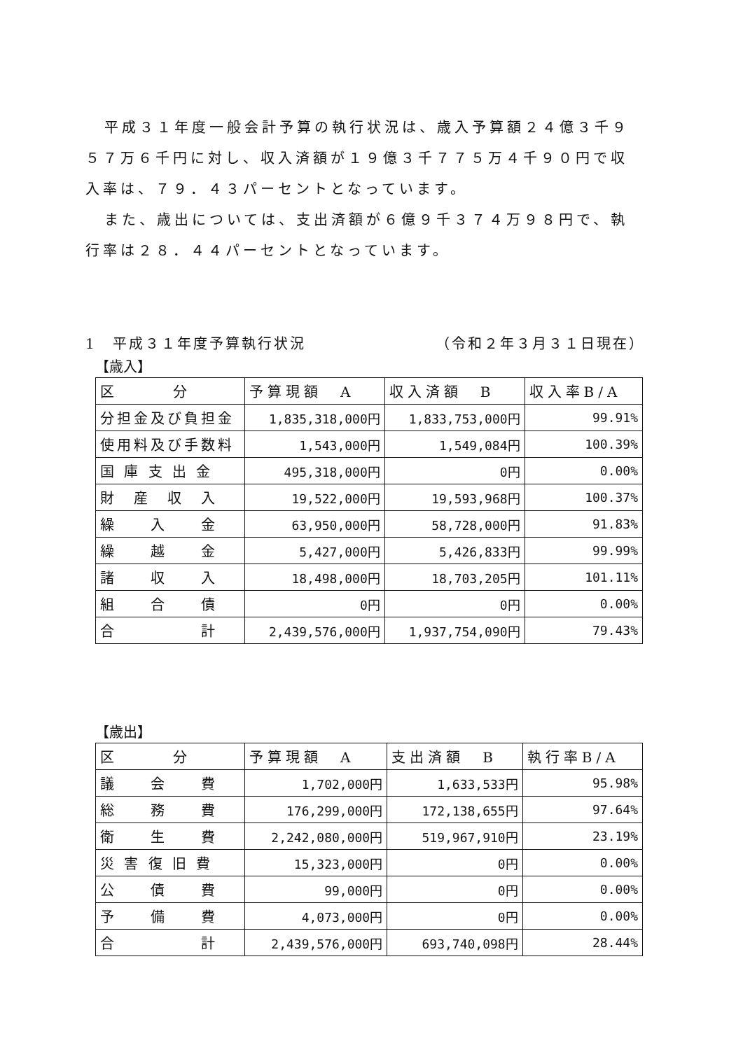平成３１年度一般会計予算の執行状況は、歳入予算額２４億３千９５７万６千円に対し、収入済額が１９億３千７７５万４千９０円で収入率は、７９．４３パーセントとなっています。
また、歳出については、支出済額が６億９千３７４万９８円で、執行率は２８．４４パーセントとなっています。
1　平成３１年度予算執行状況 （令和２年３月３１日現在）
【歳入】
| 区 分 | 予算現額 A | 収入済額 B | 収入率B/A |
| --- | --- | --- | --- |
| 分担金及び負担金 | 1,835,318,000円 | 1,833,753,000円 | 99.91% |
| 使用料及び手数料 | 1,543,000円 | 1,549,084円 | 100.39% |
| 国 庫 支 出 金 | 495,318,000円 | 0円 | 0.00% |
| 財 産 収 入 | 19,522,000円 | 19,593,968円 | 100.37% |
| 繰 入 金 | 63,950,000円 | 58,728,000円 | 91.83% |
| 繰 越 金 | 5,427,000円 | 5,426,833円 | 99.99% |
| 諸 収 入 | 18,498,000円 | 18,703,205円 | 101.11% |
| 組 合 債 | 0円 | 0円 | 0.00% |
| 合 計 | 2,439,576,000円 | 1,937,754,090円 | 79.43% |
【歳出】
| 区 分 | 予算現額 A | 支出済額 B | 執行率B/A |
| --- | --- | --- | --- |
| 議 会 費 | 1,702,000円 | 1,633,533円 | 95.98% |
| 総 務 費 | 176,299,000円 | 172,138,655円 | 97.64% |
| 衛 生 費 | 2,242,080,000円 | 519,967,910円 | 23.19% |
| 災 害 復 旧 費 | 15,323,000円 | 0円 | 0.00% |
| 公 債 費 | 99,000円 | 0円 | 0.00% |
| 予 備 費 | 4,073,000円 | 0円 | 0.00% |
| 合 計 | 2,439,576,000円 | 693,740,098円 | 28.44% |